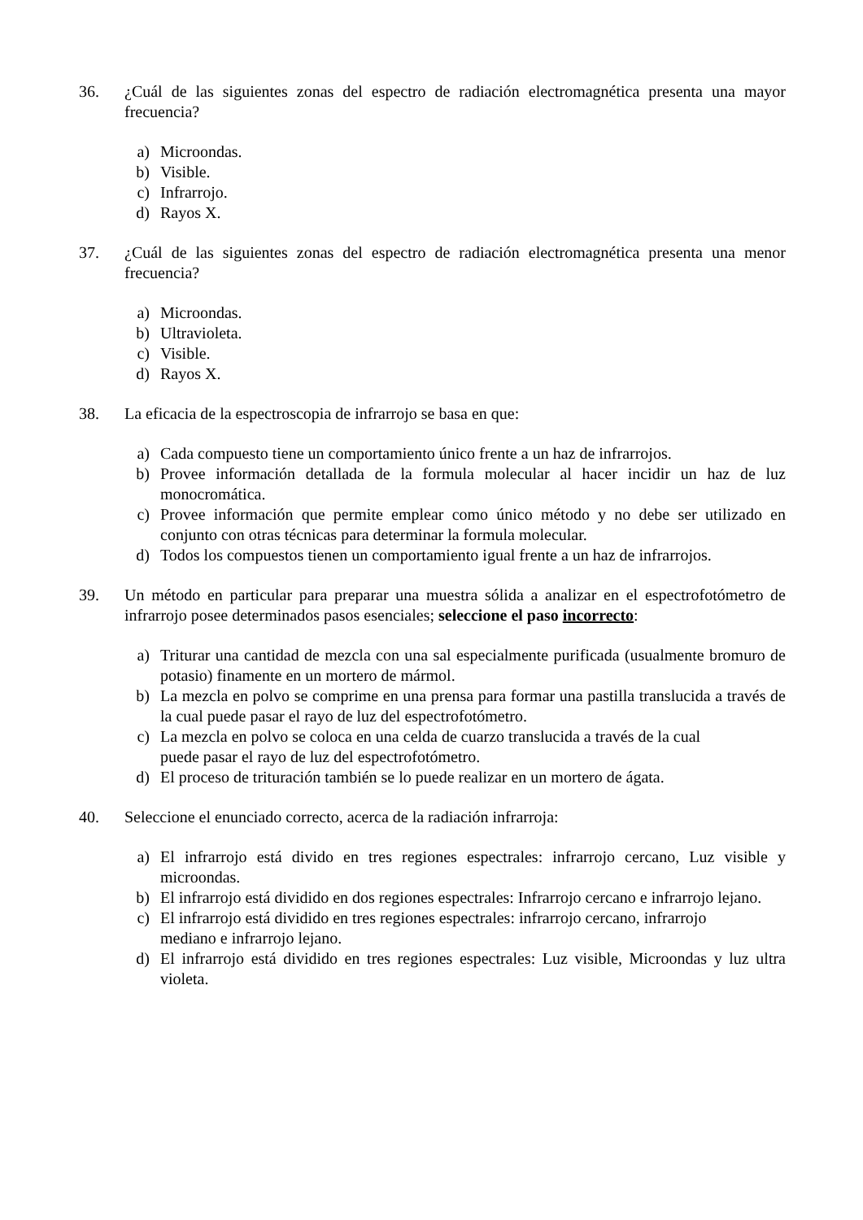36. ¿Cuál de las siguientes zonas del espectro de radiación electromagnética presenta una mayor frecuencia?
a) Microondas.
b) Visible.
c) Infrarrojo.
d) Rayos X.
37. ¿Cuál de las siguientes zonas del espectro de radiación electromagnética presenta una menor frecuencia?
a) Microondas.
b) Ultravioleta.
c) Visible.
d) Rayos X.
38. La eficacia de la espectroscopia de infrarrojo se basa en que:
a) Cada compuesto tiene un comportamiento único frente a un haz de infrarrojos.
b) Provee información detallada de la formula molecular al hacer incidir un haz de luz monocromática.
c) Provee información que permite emplear como único método y no debe ser utilizado en conjunto con otras técnicas para determinar la formula molecular.
d) Todos los compuestos tienen un comportamiento igual frente a un haz de infrarrojos.
39. Un método en particular para preparar una muestra sólida a analizar en el espectrofotómetro de infrarrojo posee determinados pasos esenciales; seleccione el paso incorrecto:
a) Triturar una cantidad de mezcla con una sal especialmente purificada (usualmente bromuro de potasio) finamente en un mortero de mármol.
b) La mezcla en polvo se comprime en una prensa para formar una pastilla translucida a través de la cual puede pasar el rayo de luz del espectrofotómetro.
c) La mezcla en polvo se coloca en una celda de cuarzo translucida a través de la cual
puede pasar el rayo de luz del espectrofotómetro.
d) El proceso de trituración también se lo puede realizar en un mortero de ágata.
40. Seleccione el enunciado correcto, acerca de la radiación infrarroja:
a) El infrarrojo está divido en tres regiones espectrales: infrarrojo cercano, Luz visible y microondas.
b) El infrarrojo está dividido en dos regiones espectrales: Infrarrojo cercano e infrarrojo lejano.
c) El infrarrojo está dividido en tres regiones espectrales: infrarrojo cercano, infrarrojo
mediano e infrarrojo lejano.
d) El infrarrojo está dividido en tres regiones espectrales: Luz visible, Microondas y luz ultra violeta.